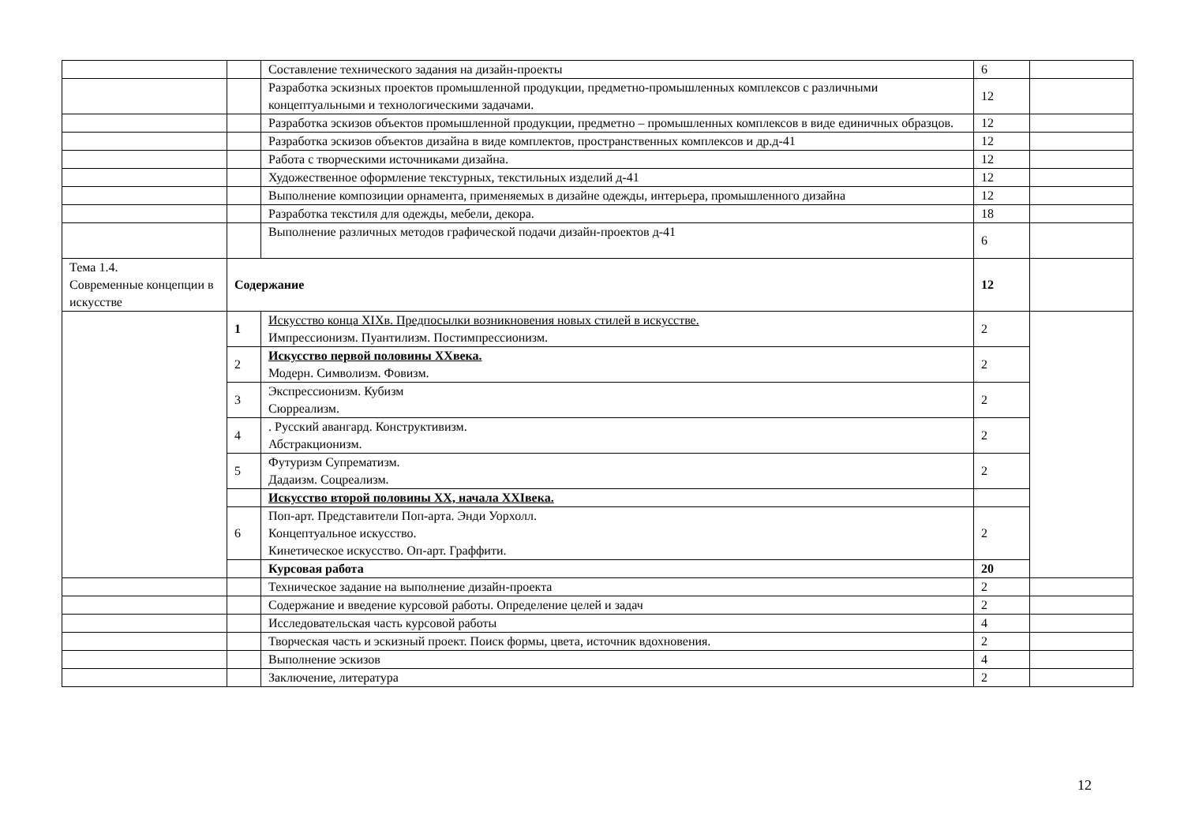| | | Составление технического задания на дизайн-проекты | 6 | |
| | | Разработка эскизных проектов промышленной продукции, предметно-промышленных комплексов с различными концептуальными и технологическими задачами. | 12 | |
| | | Разработка эскизов объектов промышленной продукции, предметно – промышленных комплексов в виде единичных образцов. | 12 | |
| | | Разработка эскизов объектов дизайна в виде комплектов, пространственных комплексов и др.д-41 | 12 | |
| | | Работа с творческими источниками дизайна. | 12 | |
| | | Художественное оформление текстурных, текстильных изделий д-41 | 12 | |
| | | Выполнение композиции орнамента, применяемых в дизайне одежды, интерьера, промышленного дизайна | 12 | |
| | | Разработка текстиля для одежды, мебели, декора. | 18 | |
| | | Выполнение различных методов графической подачи дизайн-проектов д-41 | 6 | |
| Тема 1.4. Современные концепции в искусстве | Содержание | | 12 | |
| | 1 | Искусство конца XIXв. Предпосылки возникновения новых стилей в искусстве. Импрессионизм. Пуантилизм. Постимпрессионизм. | 2 | |
| | 2 | Искусство первой половины XXвека. Модерн. Символизм. Фовизм. | 2 | |
| | 3 | Экспрессионизм. Кубизм Сюрреализм. | 2 | |
| | 4 | . Русский авангард. Конструктивизм. Абстракционизм. | 2 | |
| | 5 | Футуризм Супрематизм. Дадаизм. Соцреализм. | 2 | |
| | | Искусство второй половины XX, начала XXIвека. | | |
| | 6 | Поп-арт. Представители Поп-арта. Энди Уорхолл. Концептуальное искусство. Кинетическое искусство. Оп-арт. Граффити. | 2 | |
| | | Курсовая работа | 20 | |
| | | Техническое задание на выполнение дизайн-проекта | 2 | |
| | | Содержание и введение курсовой работы. Определение целей и задач | 2 | |
| | | Исследовательская часть курсовой работы | 4 | |
| | | Творческая часть и эскизный проект. Поиск формы, цвета, источник вдохновения. | 2 | |
| | | Выполнение эскизов | 4 | |
| | | Заключение, литература | 2 | |
12